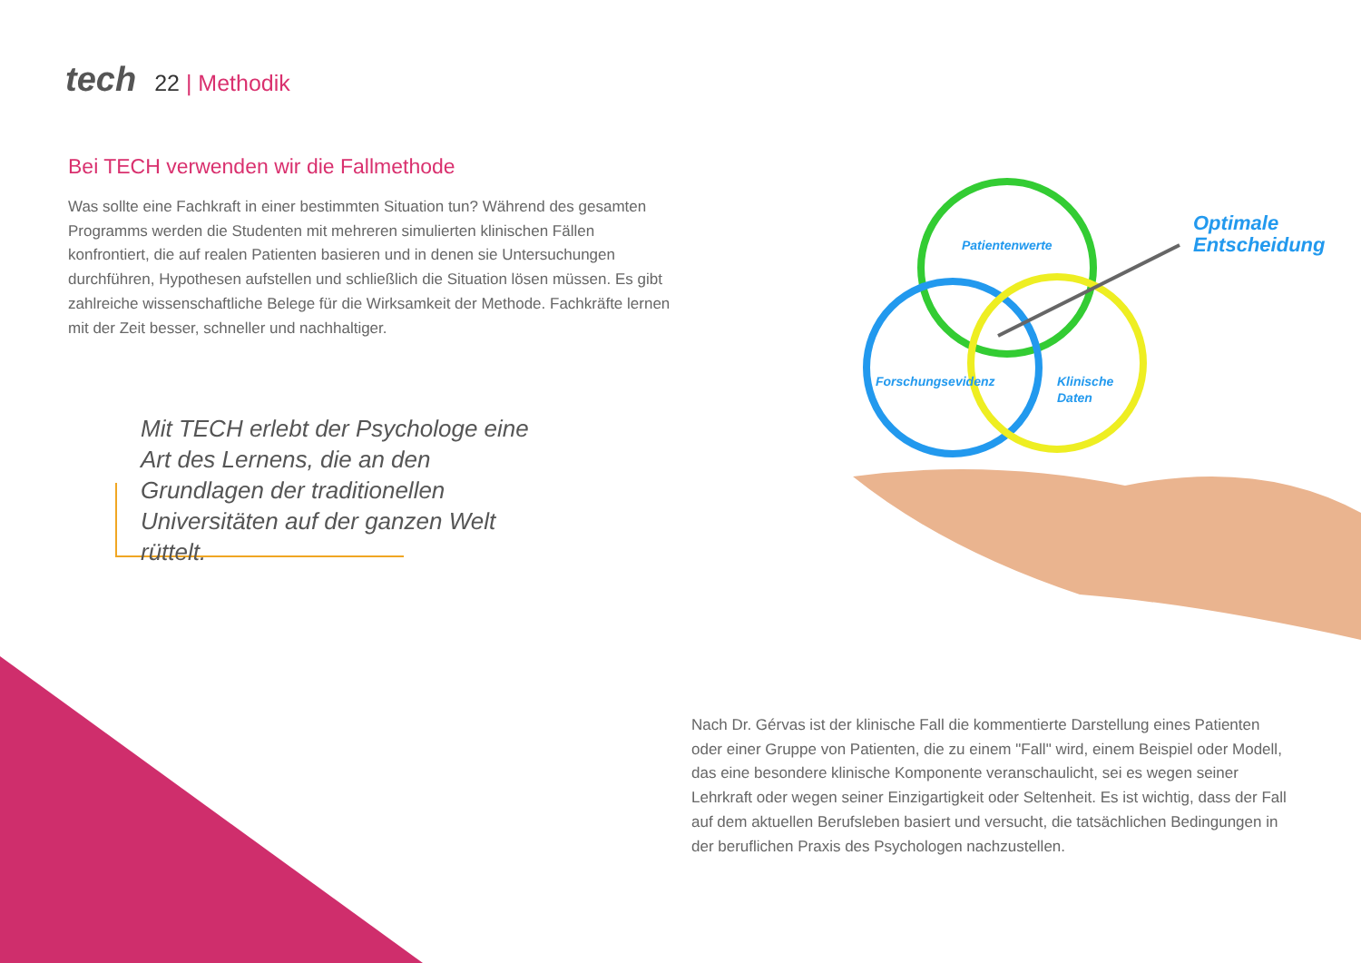tech 22 | Methodik
Bei TECH verwenden wir die Fallmethode
Was sollte eine Fachkraft in einer bestimmten Situation tun? Während des gesamten Programms werden die Studenten mit mehreren simulierten klinischen Fällen konfrontiert, die auf realen Patienten basieren und in denen sie Untersuchungen durchführen, Hypothesen aufstellen und schließlich die Situation lösen müssen. Es gibt zahlreiche wissenschaftliche Belege für die Wirksamkeit der Methode. Fachkräfte lernen mit der Zeit besser, schneller und nachhaltiger.
Mit TECH erlebt der Psychologe eine Art des Lernens, die an den Grundlagen der traditionellen Universitäten auf der ganzen Welt rüttelt.
Patientenwerte
Forschungsevidenz
Klinische
Daten
Optimale
Entscheidung
Nach Dr. Gérvas ist der klinische Fall die kommentierte Darstellung eines Patienten oder einer Gruppe von Patienten, die zu einem "Fall" wird, einem Beispiel oder Modell, das eine besondere klinische Komponente veranschaulicht, sei es wegen seiner Lehrkraft oder wegen seiner Einzigartigkeit oder Seltenheit. Es ist wichtig, dass der Fall auf dem aktuellen Berufsleben basiert und versucht, die tatsächlichen Bedingungen in der beruflichen Praxis des Psychologen nachzustellen.